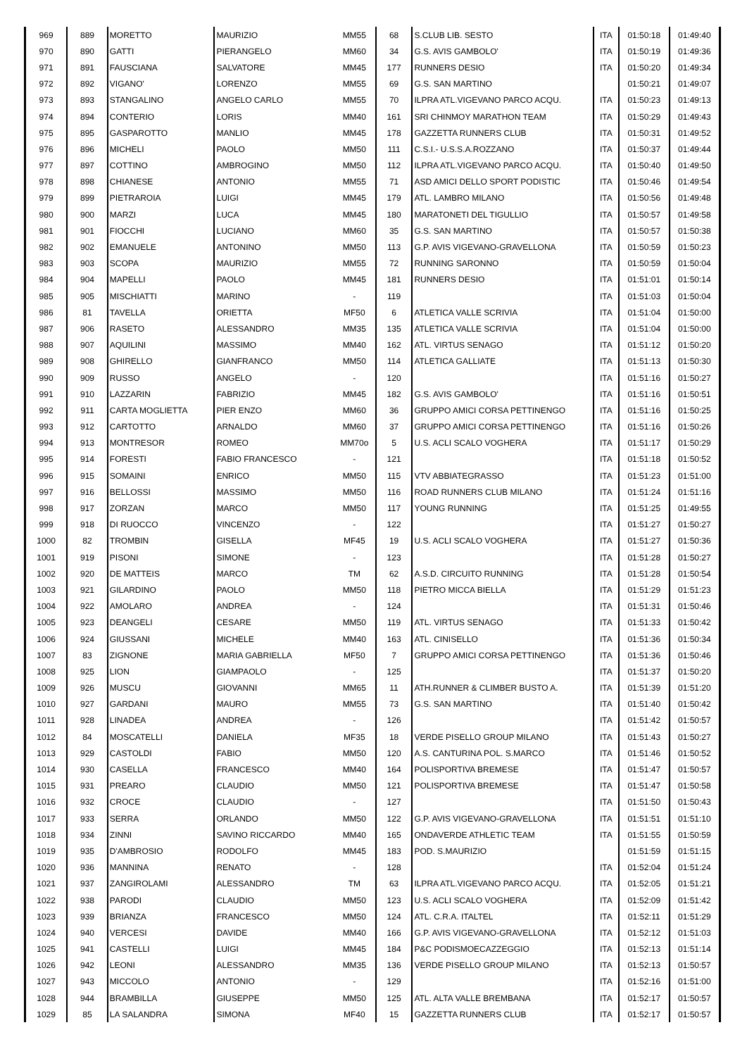| 969 | 889 | MORETTO | MAURIZIO | MM55 | 68 | S.CLUB LIB. SESTO | ITA | 01:50:18 | 01:49:40 |
| 970 | 890 | GATTI | PIERANGELO | MM60 | 34 | G.S. AVIS GAMBOLO' | ITA | 01:50:19 | 01:49:36 |
| 971 | 891 | FAUSCIANA | SALVATORE | MM45 | 177 | RUNNERS DESIO | ITA | 01:50:20 | 01:49:34 |
| 972 | 892 | VIGANO' | LORENZO | MM55 | 69 | G.S. SAN MARTINO | | 01:50:21 | 01:49:07 |
| 973 | 893 | STANGALINO | ANGELO CARLO | MM55 | 70 | ILPRA ATL.VIGEVANO PARCO ACQU. | ITA | 01:50:23 | 01:49:13 |
| 974 | 894 | CONTERIO | LORIS | MM40 | 161 | SRI CHINMOY MARATHON TEAM | ITA | 01:50:29 | 01:49:43 |
| 975 | 895 | GASPAROTTO | MANLIO | MM45 | 178 | GAZZETTA RUNNERS CLUB | ITA | 01:50:31 | 01:49:52 |
| 976 | 896 | MICHELI | PAOLO | MM50 | 111 | C.S.I.- U.S.S.A.ROZZANO | ITA | 01:50:37 | 01:49:44 |
| 977 | 897 | COTTINO | AMBROGINO | MM50 | 112 | ILPRA ATL.VIGEVANO PARCO ACQU. | ITA | 01:50:40 | 01:49:50 |
| 978 | 898 | CHIANESE | ANTONIO | MM55 | 71 | ASD AMICI DELLO SPORT PODISTIC | ITA | 01:50:46 | 01:49:54 |
| 979 | 899 | PIETRAROIA | LUIGI | MM45 | 179 | ATL. LAMBRO MILANO | ITA | 01:50:56 | 01:49:48 |
| 980 | 900 | MARZI | LUCA | MM45 | 180 | MARATONETI DEL TIGULLIO | ITA | 01:50:57 | 01:49:58 |
| 981 | 901 | FIOCCHI | LUCIANO | MM60 | 35 | G.S. SAN MARTINO | ITA | 01:50:57 | 01:50:38 |
| 982 | 902 | EMANUELE | ANTONINO | MM50 | 113 | G.P. AVIS VIGEVANO-GRAVELLONA | ITA | 01:50:59 | 01:50:23 |
| 983 | 903 | SCOPA | MAURIZIO | MM55 | 72 | RUNNING SARONNO | ITA | 01:50:59 | 01:50:04 |
| 984 | 904 | MAPELLI | PAOLO | MM45 | 181 | RUNNERS DESIO | ITA | 01:51:01 | 01:50:14 |
| 985 | 905 | MISCHIATTI | MARINO | - | 119 | | ITA | 01:51:03 | 01:50:04 |
| 986 | 81 | TAVELLA | ORIETTA | MF50 | 6 | ATLETICA VALLE SCRIVIA | ITA | 01:51:04 | 01:50:00 |
| 987 | 906 | RASETO | ALESSANDRO | MM35 | 135 | ATLETICA VALLE SCRIVIA | ITA | 01:51:04 | 01:50:00 |
| 988 | 907 | AQUILINI | MASSIMO | MM40 | 162 | ATL. VIRTUS SENAGO | ITA | 01:51:12 | 01:50:20 |
| 989 | 908 | GHIRELLO | GIANFRANCO | MM50 | 114 | ATLETICA GALLIATE | ITA | 01:51:13 | 01:50:30 |
| 990 | 909 | RUSSO | ANGELO | - | 120 | | ITA | 01:51:16 | 01:50:27 |
| 991 | 910 | LAZZARIN | FABRIZIO | MM45 | 182 | G.S. AVIS GAMBOLO' | ITA | 01:51:16 | 01:50:51 |
| 992 | 911 | CARTA MOGLIETTA | PIER ENZO | MM60 | 36 | GRUPPO AMICI CORSA PETTINENGO | ITA | 01:51:16 | 01:50:25 |
| 993 | 912 | CARTOTTO | ARNALDO | MM60 | 37 | GRUPPO AMICI CORSA PETTINENGO | ITA | 01:51:16 | 01:50:26 |
| 994 | 913 | MONTRESOR | ROMEO | MM70o | 5 | U.S. ACLI SCALO VOGHERA | ITA | 01:51:17 | 01:50:29 |
| 995 | 914 | FORESTI | FABIO FRANCESCO | - | 121 | | ITA | 01:51:18 | 01:50:52 |
| 996 | 915 | SOMAINI | ENRICO | MM50 | 115 | VTV ABBIATEGRASSO | ITA | 01:51:23 | 01:51:00 |
| 997 | 916 | BELLOSSI | MASSIMO | MM50 | 116 | ROAD RUNNERS CLUB MILANO | ITA | 01:51:24 | 01:51:16 |
| 998 | 917 | ZORZAN | MARCO | MM50 | 117 | YOUNG RUNNING | ITA | 01:51:25 | 01:49:55 |
| 999 | 918 | DI RUOCCO | VINCENZO | - | 122 | | ITA | 01:51:27 | 01:50:27 |
| 1000 | 82 | TROMBIN | GISELLA | MF45 | 19 | U.S. ACLI SCALO VOGHERA | ITA | 01:51:27 | 01:50:36 |
| 1001 | 919 | PISONI | SIMONE | - | 123 | | ITA | 01:51:28 | 01:50:27 |
| 1002 | 920 | DE MATTEIS | MARCO | TM | 62 | A.S.D. CIRCUITO RUNNING | ITA | 01:51:28 | 01:50:54 |
| 1003 | 921 | GILARDINO | PAOLO | MM50 | 118 | PIETRO MICCA BIELLA | ITA | 01:51:29 | 01:51:23 |
| 1004 | 922 | AMOLARO | ANDREA | - | 124 | | ITA | 01:51:31 | 01:50:46 |
| 1005 | 923 | DEANGELI | CESARE | MM50 | 119 | ATL. VIRTUS SENAGO | ITA | 01:51:33 | 01:50:42 |
| 1006 | 924 | GIUSSANI | MICHELE | MM40 | 163 | ATL. CINISELLO | ITA | 01:51:36 | 01:50:34 |
| 1007 | 83 | ZIGNONE | MARIA GABRIELLA | MF50 | 7 | GRUPPO AMICI CORSA PETTINENGO | ITA | 01:51:36 | 01:50:46 |
| 1008 | 925 | LION | GIAMPAOLO | - | 125 | | ITA | 01:51:37 | 01:50:20 |
| 1009 | 926 | MUSCU | GIOVANNI | MM65 | 11 | ATH.RUNNER & CLIMBER BUSTO A. | ITA | 01:51:39 | 01:51:20 |
| 1010 | 927 | GARDANI | MAURO | MM55 | 73 | G.S. SAN MARTINO | ITA | 01:51:40 | 01:50:42 |
| 1011 | 928 | LINADEA | ANDREA | - | 126 | | ITA | 01:51:42 | 01:50:57 |
| 1012 | 84 | MOSCATELLI | DANIELA | MF35 | 18 | VERDE PISELLO GROUP MILANO | ITA | 01:51:43 | 01:50:27 |
| 1013 | 929 | CASTOLDI | FABIO | MM50 | 120 | A.S. CANTURINA POL. S.MARCO | ITA | 01:51:46 | 01:50:52 |
| 1014 | 930 | CASELLA | FRANCESCO | MM40 | 164 | POLISPORTIVA BREMESE | ITA | 01:51:47 | 01:50:57 |
| 1015 | 931 | PREARO | CLAUDIO | MM50 | 121 | POLISPORTIVA BREMESE | ITA | 01:51:47 | 01:50:58 |
| 1016 | 932 | CROCE | CLAUDIO | - | 127 | | ITA | 01:51:50 | 01:50:43 |
| 1017 | 933 | SERRA | ORLANDO | MM50 | 122 | G.P. AVIS VIGEVANO-GRAVELLONA | ITA | 01:51:51 | 01:51:10 |
| 1018 | 934 | ZINNI | SAVINO RICCARDO | MM40 | 165 | ONDAVERDE ATHLETIC TEAM | ITA | 01:51:55 | 01:50:59 |
| 1019 | 935 | D'AMBROSIO | RODOLFO | MM45 | 183 | POD. S.MAURIZIO | | 01:51:59 | 01:51:15 |
| 1020 | 936 | MANNINA | RENATO | - | 128 | | ITA | 01:52:04 | 01:51:24 |
| 1021 | 937 | ZANGIROLAMI | ALESSANDRO | TM | 63 | ILPRA ATL.VIGEVANO PARCO ACQU. | ITA | 01:52:05 | 01:51:21 |
| 1022 | 938 | PARODI | CLAUDIO | MM50 | 123 | U.S. ACLI SCALO VOGHERA | ITA | 01:52:09 | 01:51:42 |
| 1023 | 939 | BRIANZA | FRANCESCO | MM50 | 124 | ATL. C.R.A. ITALTEL | ITA | 01:52:11 | 01:51:29 |
| 1024 | 940 | VERCESI | DAVIDE | MM40 | 166 | G.P. AVIS VIGEVANO-GRAVELLONA | ITA | 01:52:12 | 01:51:03 |
| 1025 | 941 | CASTELLI | LUIGI | MM45 | 184 | P&C PODISMOECAZZEGGIO | ITA | 01:52:13 | 01:51:14 |
| 1026 | 942 | LEONI | ALESSANDRO | MM35 | 136 | VERDE PISELLO GROUP MILANO | ITA | 01:52:13 | 01:50:57 |
| 1027 | 943 | MICCOLO | ANTONIO | - | 129 | | ITA | 01:52:16 | 01:51:00 |
| 1028 | 944 | BRAMBILLA | GIUSEPPE | MM50 | 125 | ATL. ALTA VALLE BREMBANA | ITA | 01:52:17 | 01:50:57 |
| 1029 | 85 | LA SALANDRA | SIMONA | MF40 | 15 | GAZZETTA RUNNERS CLUB | ITA | 01:52:17 | 01:50:57 |